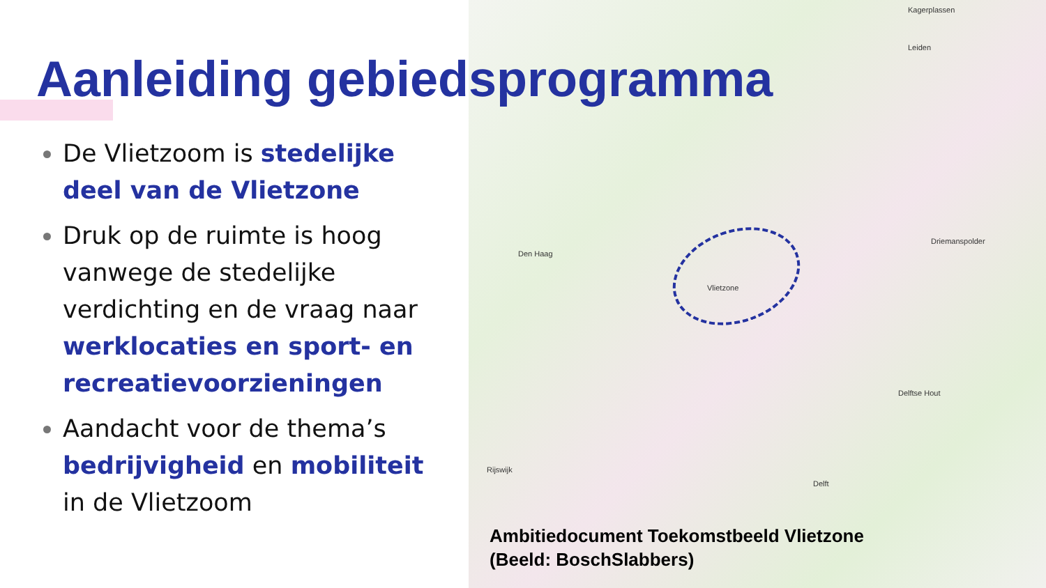Aanleiding gebiedsprogramma
De Vlietzoom is stedelijke deel van de Vlietzone
Druk op de ruimte is hoog vanwege de stedelijke verdichting en de vraag naar werklocaties en sport- en recreatievoorzieningen
Aandacht voor de thema’s bedrijvigheid en mobiliteit in de Vlietzoom
Kagerplassen
Leiden
Den Haag
Driemanspolder
Vlietzone
Delftse Hout
Rijswijk
Delft
Ambitiedocument Toekomstbeeld Vlietzone
(Beeld: BoschSlabbers)